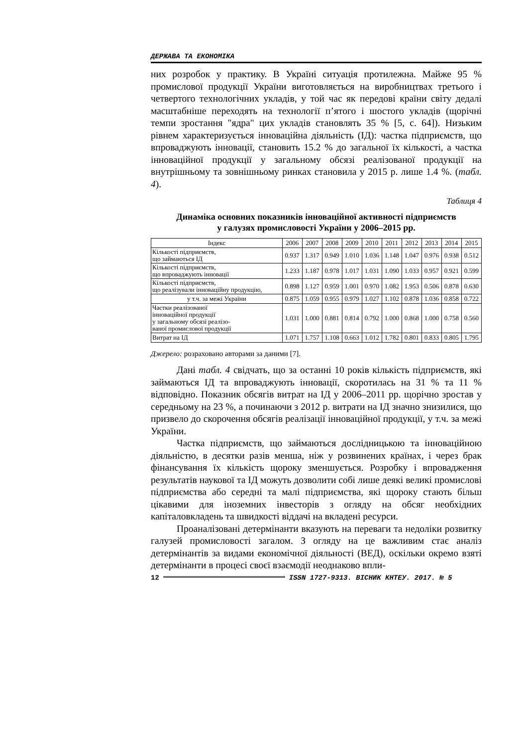ДЕРЖАВА ТА ЕКОНОМІКА
них розробок у практику. В Україні ситуація протилежна. Майже 95 % промислової продукції України виготовляється на виробництвах третього і четвертого технологічних укладів, у той час як передові країни світу дедалі масштабніше переходять на технології п’ятого і шостого укладів (щорічні темпи зростання "ядра" цих укладів становлять 35 % [5, с. 64]). Низьким рівнем характеризується інноваційна діяльність (ІД): частка підприємств, що впроваджують інновації, становить 15.2 % до загальної їх кількості, а частка інноваційної продукції у загальному обсязі реалізованої продукції на внутрішньому та зовнішньому ринках становила у 2015 р. лише 1.4 %. (табл. 4).
Таблиця 4
Динаміка основних показників інноваційної активності підприємств
у галузях промисловості України у 2006–2015 рр.
| Індекс | 2006 | 2007 | 2008 | 2009 | 2010 | 2011 | 2012 | 2013 | 2014 | 2015 |
| --- | --- | --- | --- | --- | --- | --- | --- | --- | --- | --- |
| Кількості підприємств, що займаються ІД | 0.937 | 1.317 | 0.949 | 1.010 | 1.036 | 1.148 | 1.047 | 0.976 | 0.938 | 0.512 |
| Кількості підприємств, що впроваджують інновації | 1.233 | 1.187 | 0.978 | 1.017 | 1.031 | 1.090 | 1.033 | 0.957 | 0.921 | 0.599 |
| Кількості підприємств, що реалізували інноваційну продукцію, | 0.898 | 1.127 | 0.959 | 1.001 | 0.970 | 1.082 | 1.953 | 0.506 | 0.878 | 0.630 |
| у т.ч. за межі України | 0.875 | 1.059 | 0.955 | 0.979 | 1.027 | 1.102 | 0.878 | 1.036 | 0.858 | 0.722 |
| Частки реалізованої інноваційної продукції у загальному обсязі реалізо- ваної промислової продукції | 1.031 | 1.000 | 0.881 | 0.814 | 0.792 | 1.000 | 0.868 | 1.000 | 0.758 | 0.560 |
| Витрат на ІД | 1.071 | 1.757 | 1.108 | 0.663 | 1.012 | 1.782 | 0.801 | 0.833 | 0.805 | 1.795 |
Джерело: розраховано авторами за даними [7].
Дані табл. 4 свідчать, що за останні 10 років кількість підприємств, які займаються ІД та впроваджують інновації, скоротилась на 31 % та 11 % відповідно. Показник обсягів витрат на ІД у 2006–2011 рр. щорічно зростав у середньому на 23 %, а починаючи з 2012 р. витрати на ІД значно знизилися, що призвело до скорочення обсягів реалізації інноваційної продукції, у т.ч. за межі України.
Частка підприємств, що займаються дослідницькою та інноваційною діяльністю, в десятки разів менша, ніж у розвинених країнах, і через брак фінансування їх кількість щороку зменшується. Розробку і впровадження результатів наукової та ІД можуть дозволити собі лише деякі великі промислові підприємства або середні та малі підприємства, які щороку стають більш цікавими для іноземних інвесторів з огляду на обсяг необхідних капіталовкладень та швидкості віддачі на вкладені ресурси.
Проаналізовані детермінанти вказують на переваги та недоліки розвитку галузей промисловості загалом. З огляду на це важливим стає аналіз детермінантів за видами економічної діяльності (ВЕД), оскільки окремо взяті детермінанти в процесі своєї взаємодії неоднаково впли-
12 ISSN 1727-9313. ВІСНИК КНТЕУ. 2017. № 5